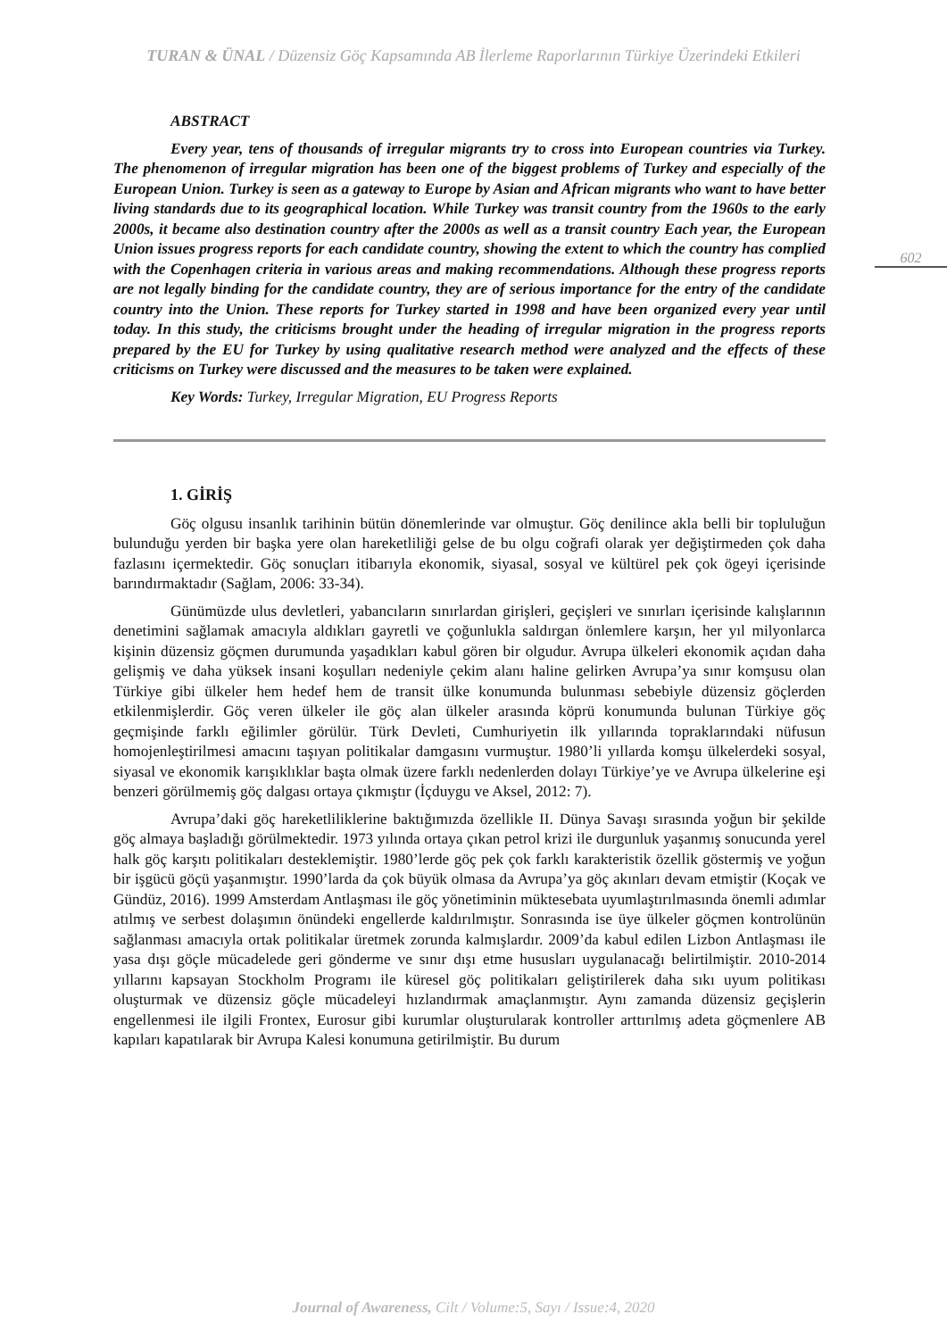TURAN & ÜNAL / Düzensiz Göç Kapsamında AB İlerleme Raporlarının Türkiye Üzerindeki Etkileri
ABSTRACT
Every year, tens of thousands of irregular migrants try to cross into European countries via Turkey. The phenomenon of irregular migration has been one of the biggest problems of Turkey and especially of the European Union. Turkey is seen as a gateway to Europe by Asian and African migrants who want to have better living standards due to its geographical location. While Turkey was transit country from the 1960s to the early 2000s, it became also destination country after the 2000s as well as a transit country Each year, the European Union issues progress reports for each candidate country, showing the extent to which the country has complied with the Copenhagen criteria in various areas and making recommendations. Although these progress reports are not legally binding for the candidate country, they are of serious importance for the entry of the candidate country into the Union. These reports for Turkey started in 1998 and have been organized every year until today. In this study, the criticisms brought under the heading of irregular migration in the progress reports prepared by the EU for Turkey by using qualitative research method were analyzed and the effects of these criticisms on Turkey were discussed and the measures to be taken were explained.
Key Words: Turkey, Irregular Migration, EU Progress Reports
1. GİRİŞ
Göç olgusu insanlık tarihinin bütün dönemlerinde var olmuştur. Göç denilince akla belli bir topluluğun bulunduğu yerden bir başka yere olan hareketliliği gelse de bu olgu coğrafi olarak yer değiştirmeden çok daha fazlasını içermektedir. Göç sonuçları itibarıyla ekonomik, siyasal, sosyal ve kültürel pek çok ögeyi içerisinde barındırmaktadır (Sağlam, 2006: 33-34).
Günümüzde ulus devletleri, yabancıların sınırlardan girişleri, geçişleri ve sınırları içerisinde kalışlarının denetimini sağlamak amacıyla aldıkları gayretli ve çoğunlukla saldırgan önlemlere karşın, her yıl milyonlarca kişinin düzensiz göçmen durumunda yaşadıkları kabul gören bir olgudur. Avrupa ülkeleri ekonomik açıdan daha gelişmiş ve daha yüksek insani koşulları nedeniyle çekim alanı haline gelirken Avrupa’ya sınır komşusu olan Türkiye gibi ülkeler hem hedef hem de transit ülke konumunda bulunması sebebiyle düzensiz göçlerden etkilenmişlerdir. Göç veren ülkeler ile göç alan ülkeler arasında köprü konumunda bulunan Türkiye göç geçmişinde farklı eğilimler görülür. Türk Devleti, Cumhuriyetin ilk yıllarında topraklarındaki nüfusun homojenleştirilmesi amacını taşıyan politikalar damgasını vurmuştur. 1980’li yıllarda komşu ülkelerdeki sosyal, siyasal ve ekonomik karışıklıklar başta olmak üzere farklı nedenlerden dolayı Türkiye’ye ve Avrupa ülkelerine eşi benzeri görülmemiş göç dalgası ortaya çıkmıştır (İçduygu ve Aksel, 2012: 7).
Avrupa’daki göç hareketliliklerine baktığımızda özellikle II. Dünya Savaşı sırasında yoğun bir şekilde göç almaya başladığı görülmektedir. 1973 yılında ortaya çıkan petrol krizi ile durgunluk yaşanmış sonucunda yerel halk göç karşıtı politikaları desteklemiştir. 1980’lerde göç pek çok farklı karakteristik özellik göstermiş ve yoğun bir işgücü göçü yaşanmıştır. 1990’larda da çok büyük olmasa da Avrupa’ya göç akınları devam etmiştir (Koçak ve Gündüz, 2016). 1999 Amsterdam Antlaşması ile göç yönetiminin müktesebata uyumlaştırılmasında önemli adımlar atılmış ve serbest dolaşımın önündeki engellerde kaldırılmıştır. Sonrasında ise üye ülkeler göçmen kontrolünün sağlanması amacıyla ortak politikalar üretmek zorunda kalmışlardır. 2009’da kabul edilen Lizbon Antlaşması ile yasa dışı göçle mücadelede geri gönderme ve sınır dışı etme hususları uygulanacağı belirtilmiştir. 2010-2014 yıllarını kapsayan Stockholm Programı ile küresel göç politikaları geliştirilerek daha sıkı uyum politikası oluşturmak ve düzensiz göçle mücadeleyi hızlandırmak amaçlanmıştır. Aynı zamanda düzensiz geçişlerin engellenmesi ile ilgili Frontex, Eurosur gibi kurumlar oluşturularak kontroller arttırılmış adeta göçmenlere AB kapıları kapatılarak bir Avrupa Kalesi konumuna getirilmiştir. Bu durum
602
Journal of Awareness, Cilt / Volume:5, Sayı / Issue:4, 2020